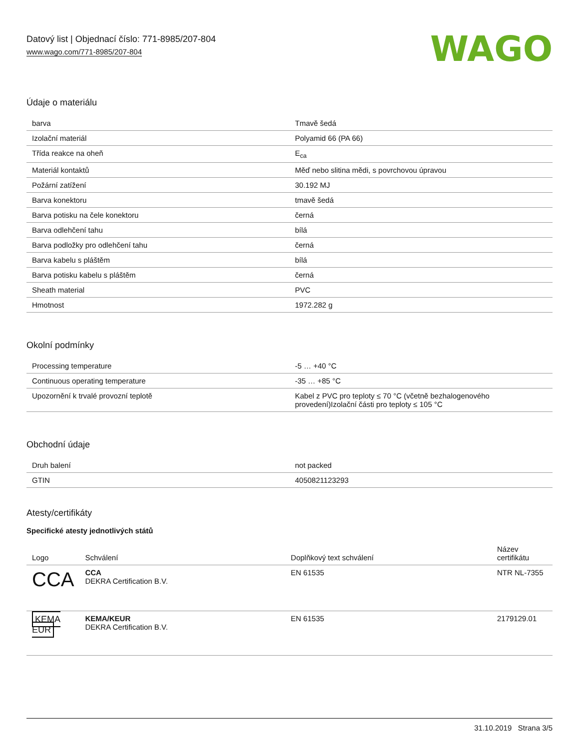Datový list | Objednací číslo: 771-8985/207-804
www.wago.com/771-8985/207-804
WAGO
Údaje o materiálu
| barva | Tmavě šedá |
| Izolační materiál | Polyamid 66 (PA 66) |
| Třída reakce na oheň | E<sub>ca</sub> |
| Materiál kontaktů | Měď nebo slitina mědi, s povrchovou úpravou |
| Požární zatížení | 30.192 MJ |
| Barva konektoru | tmavě šedá |
| Barva potisku na čele konektoru | černá |
| Barva odlehčení tahu | bílá |
| Barva podložky pro odlehčení tahu | černá |
| Barva kabelu s pláštěm | bílá |
| Barva potisku kabelu s pláštěm | černá |
| Sheath material | PVC |
| Hmotnost | 1972.282 g |
Okolní podmínky
| Processing temperature | -5 … +40 °C |
| Continuous operating temperature | -35 … +85 °C |
| Upozornění k trvalé provozní teplotě | Kabel z PVC pro teploty ≤ 70 °C (včetně bezhalogenového provedení)Izolační části pro teploty ≤ 105 °C |
Obchodní údaje
| Druh balení | not packed |
| GTIN | 4050821123293 |
Atesty/certifikáty
Specifické atesty jednotlivých států
| Logo | Schválení | Doplňkový text schválení | Název certifikátu |
| --- | --- | --- | --- |
| CCA | CCA DEKRA Certification B.V. | EN 61535 | NTR NL-7355 |
| KEMA EUR | KEMA/KEUR DEKRA Certification B.V. | EN 61535 | 2179129.01 |
31.10.2019 Strana 3/5